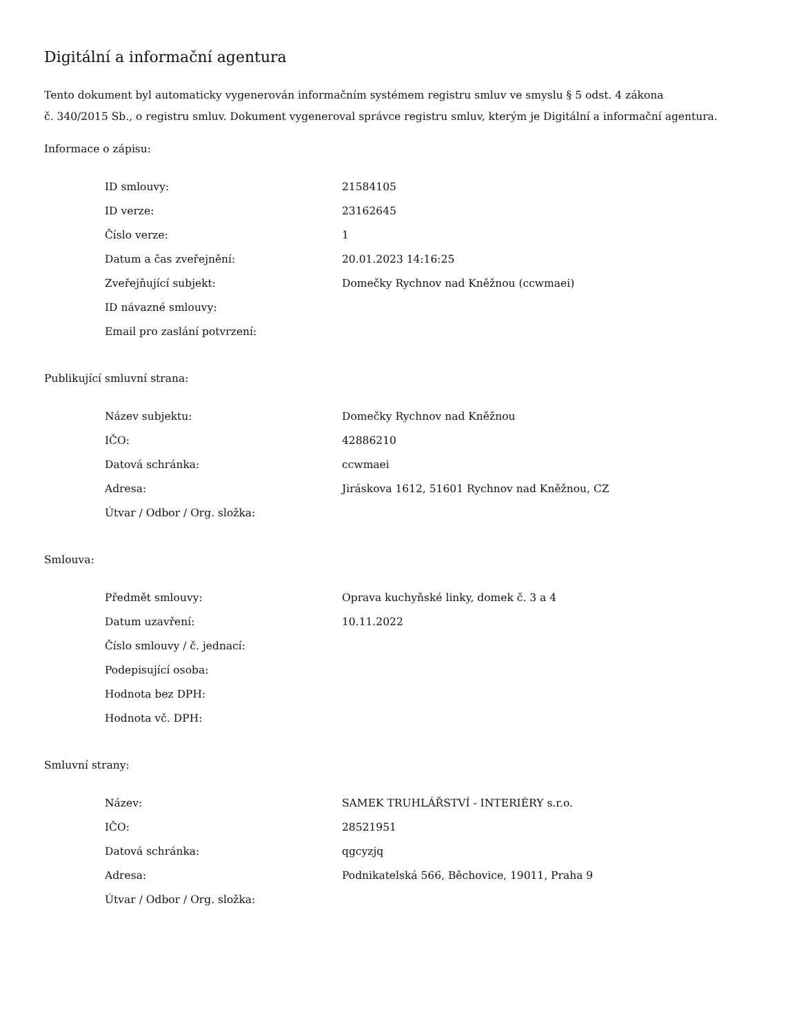Digitální a informační agentura
Tento dokument byl automaticky vygenerován informačním systémem registru smluv ve smyslu § 5 odst. 4 zákona
č. 340/2015 Sb., o registru smluv. Dokument vygeneroval správce registru smluv, kterým je Digitální a informační agentura.
Informace o zápisu:
| ID smlouvy: | 21584105 |
| ID verze: | 23162645 |
| Číslo verze: | 1 |
| Datum a čas zveřejnění: | 20.01.2023 14:16:25 |
| Zveřejňující subjekt: | Domečky Rychnov nad Kněžnou (ccwmaei) |
| ID návazné smlouvy: | |
| Email pro zaslání potvrzení: | |
Publikující smluvní strana:
| Název subjektu: | Domečky Rychnov nad Kněžnou |
| IČO: | 42886210 |
| Datová schránka: | ccwmaei |
| Adresa: | Jiráskova 1612, 51601 Rychnov nad Kněžnou, CZ |
| Útvar / Odbor / Org. složka: | |
Smlouva:
| Předmět smlouvy: | Oprava kuchyňské linky, domek č. 3 a 4 |
| Datum uzavření: | 10.11.2022 |
| Číslo smlouvy / č. jednací: | |
| Podepisující osoba: | |
| Hodnota bez DPH: | |
| Hodnota vč. DPH: | |
Smluvní strany:
| Název: | SAMEK TRUHLÁŘSTVÍ - INTERIÉRY s.r.o. |
| IČO: | 28521951 |
| Datová schránka: | qgcyzjq |
| Adresa: | Podnikatelská 566, Běchovice, 19011, Praha 9 |
| Útvar / Odbor / Org. složka: | |